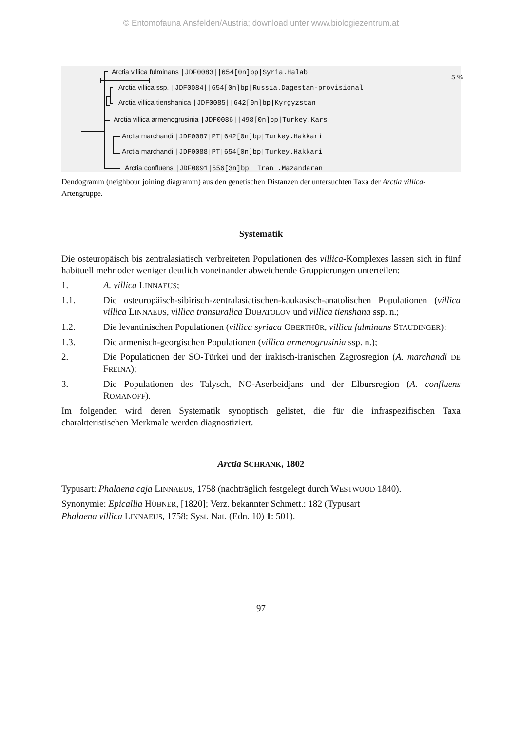© Entomofauna Ansfelden/Austria; download unter www.biologiezentrum.at
Arctia villica fulminans |JDF0083||654[0n]bp|Syria.Halab
5 %
Arctia villica ssp. |JDF0084||654[0n]bp|Russia.Dagestan-provisional
Arctia villica tienshanica |JDF0085||642[0n]bp|Kyrgyzstan
Arctia villica armenogrusinia |JDF0086||498[0n]bp|Turkey.Kars
Arctia marchandi |JDF0087|PT|642[0n]bp|Turkey.Hakkari
Arctia marchandi |JDF0088|PT|654[0n]bp|Turkey.Hakkari
Arctia confluens |JDF0091|556[3n]bp| Iran .Mazandaran
Dendogramm (neighbour joining diagramm) aus den genetischen Distanzen der untersuchten Taxa der Arctia villica-Artengruppe.
Systematik
Die osteuropäisch bis zentralasiatisch verbreiteten Populationen des villica-Komplexes lassen sich in fünf habituell mehr oder weniger deutlich voneinander abweichende Gruppierungen unterteilen:
1. A. villica LINNAEUS;
1.1. Die osteuropäisch-sibirisch-zentralasiatischen-kaukasisch-anatolischen Populationen (villica villica LINNAEUS, villica transuralica DUBATOLOV und villica tienshana ssp. n.;
1.2. Die levantinischen Populationen (villica syriaca OBERTHÜR, villica fulminans STAUDINGER);
1.3. Die armenisch-georgischen Populationen (villica armenogrusinia ssp. n.);
2. Die Populationen der SO-Türkei und der irakisch-iranischen Zagrosregion (A. marchandi DE FREINA);
3. Die Populationen des Talysch, NO-Aserbeidjans und der Elbursregion (A. confluens ROMANOFF).
Im folgenden wird deren Systematik synoptisch gelistet, die für die infraspezifischen Taxa charakteristischen Merkmale werden diagnostiziert.
Arctia SCHRANK, 1802
Typusart: Phalaena caja LINNAEUS, 1758 (nachträglich festgelegt durch WESTWOOD 1840).
Synonymie: Epicallia HÜBNER, [1820]; Verz. bekannter Schmett.: 182 (Typusart
Phalaena villica LINNAEUS, 1758; Syst. Nat. (Edn. 10) 1: 501).
97